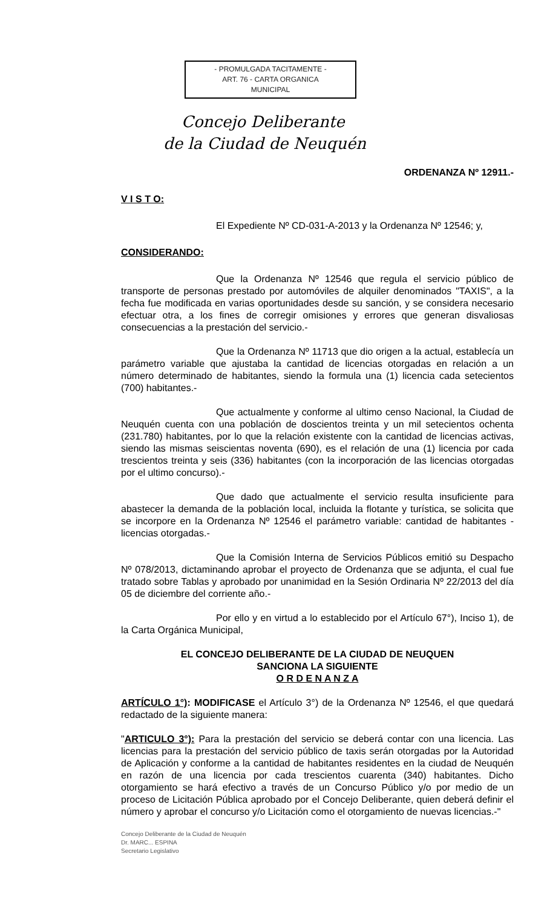- PROMULGADA TACITAMENTE -
ART. 76 - CARTA ORGANICA
MUNICIPAL
Concejo Deliberante
de la Ciudad de Neuquén
ORDENANZA Nº 12911.-
V I S T O:
El Expediente Nº CD-031-A-2013 y la Ordenanza Nº 12546; y,
CONSIDERANDO:
Que la Ordenanza Nº 12546 que regula el servicio público de transporte de personas prestado por automóviles de alquiler denominados "TAXIS", a la fecha fue modificada en varias oportunidades desde su sanción, y se considera necesario efectuar otra, a los fines de corregir omisiones y errores que generan disvaliosas consecuencias a la prestación del servicio.-
Que la Ordenanza Nº 11713 que dio origen a la actual, establecía un parámetro variable que ajustaba la cantidad de licencias otorgadas en relación a un número determinado de habitantes, siendo la formula una (1) licencia cada setecientos (700) habitantes.-
Que actualmente y conforme al ultimo censo Nacional, la Ciudad de Neuquén cuenta con una población de doscientos treinta y un mil setecientos ochenta (231.780) habitantes, por lo que la relación existente con la cantidad de licencias activas, siendo las mismas seiscientas noventa (690), es el relación de una (1) licencia por cada trescientos treinta y seis (336) habitantes (con la incorporación de las licencias otorgadas por el ultimo concurso).-
Que dado que actualmente el servicio resulta insuficiente para abastecer la demanda de la población local, incluida la flotante y turística, se solicita que se incorpore en la Ordenanza Nº 12546 el parámetro variable: cantidad de habitantes - licencias otorgadas.-
Que la Comisión Interna de Servicios Públicos emitió su Despacho Nº 078/2013, dictaminando aprobar el proyecto de Ordenanza que se adjunta, el cual fue tratado sobre Tablas y aprobado por unanimidad en la Sesión Ordinaria Nº 22/2013 del día 05 de diciembre del corriente año.-
Por ello y en virtud a lo establecido por el Artículo 67°), Inciso 1), de la Carta Orgánica Municipal,
EL CONCEJO DELIBERANTE DE LA CIUDAD DE NEUQUEN
SANCIONA LA SIGUIENTE
O R D E N A N Z A
ARTÍCULO 1°): MODIFICASE el Artículo 3°) de la Ordenanza Nº 12546, el que quedará redactado de la siguiente manera:
"ARTICULO 3°): Para la prestación del servicio se deberá contar con una licencia. Las licencias para la prestación del servicio público de taxis serán otorgadas por la Autoridad de Aplicación y conforme a la cantidad de habitantes residentes en la ciudad de Neuquén en razón de una licencia por cada trescientos cuarenta (340) habitantes. Dicho otorgamiento se hará efectivo a través de un Concurso Público y/o por medio de un proceso de Licitación Pública aprobado por el Concejo Deliberante, quien deberá definir el número y aprobar el concurso y/o Licitación como el otorgamiento de nuevas licencias.-"
Concejo Deliberante de la Ciudad de Neuquén
Dr. MARC... ESPINA
Secretario Legislativo